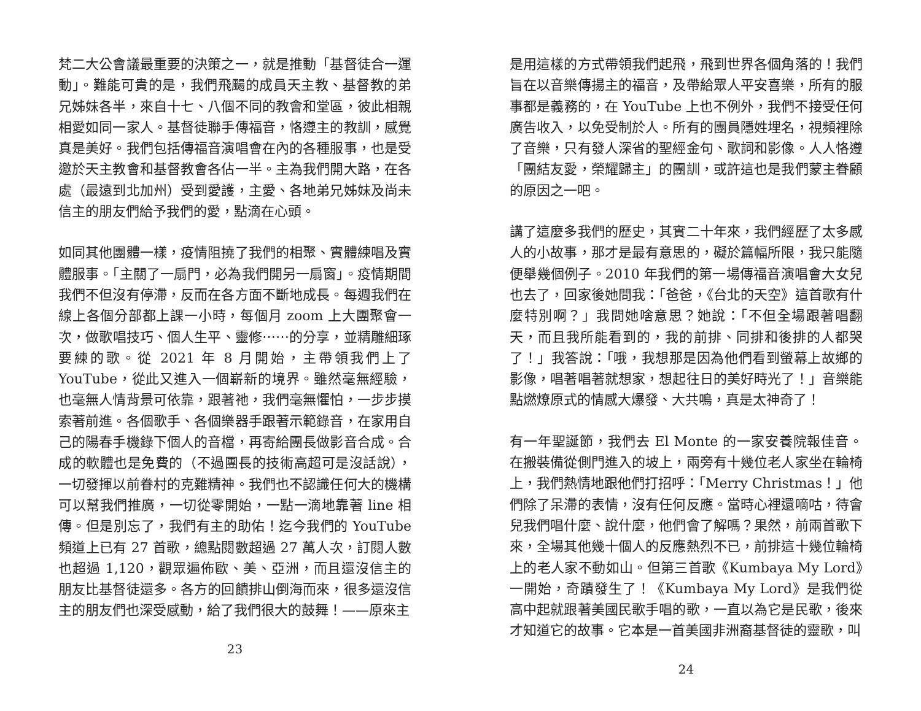梵二大公會議最重要的決策之一，就是推動「基督徒合一運動」。難能可貴的是，我們飛颺的成員天主教、基督教的弟兄姊妹各半，來自十七、八個不同的教會和堂區，彼此相親相愛如同一家人。基督徒聯手傳福音，恪遵主的教訓，感覺真是美好。我們包括傳福音演唱會在內的各種服事，也是受邀於天主教會和基督教會各佔一半。主為我們開大路，在各處（最遠到北加州）受到愛護，主愛、各地弟兄姊妹及尚未信主的朋友們給予我們的愛，點滴在心頭。
如同其他團體一樣，疫情阻撓了我們的相聚、實體練唱及實體服事。「主關了一扇門，必為我們開另一扇窗」。疫情期間我們不但沒有停滯，反而在各方面不斷地成長。每週我們在線上各個分部都上課一小時，每個月 zoom 上大團聚會一次，做歌唱技巧、個人生平、靈修⋯⋯的分享，並精雕細琢要練的歌。從 2021 年 8 月開始，主帶領我們上了 YouTube，從此又進入一個嶄新的境界。雖然毫無經驗，也毫無人情背景可依靠，跟著祂，我們毫無懼怕，一步步摸索著前進。各個歌手、各個樂器手跟著示範錄音，在家用自己的陽春手機錄下個人的音檔，再寄給團長做影音合成。合成的軟體也是免費的（不過團長的技術高超可是沒話說），一切發揮以前眷村的克難精神。我們也不認識任何大的機構可以幫我們推廣，一切從零開始，一點一滴地靠著 line 相傳。但是別忘了，我們有主的助佑！迄今我們的 YouTube 頻道上已有 27 首歌，總點閱數超過 27 萬人次，訂閱人數也超過 1,120，觀眾遍佈歐、美、亞洲，而且還沒信主的朋友比基督徒還多。各方的回饋排山倒海而來，很多還沒信主的朋友們也深受感動，給了我們很大的鼓舞！——原來主
23
是用這樣的方式帶領我們起飛，飛到世界各個角落的！我們旨在以音樂傳揚主的福音，及帶給眾人平安喜樂，所有的服事都是義務的，在 YouTube 上也不例外，我們不接受任何廣告收入，以免受制於人。所有的團員隱姓埋名，視頻裡除了音樂，只有發人深省的聖經金句、歌詞和影像。人人恪遵「團結友愛，榮耀歸主」的團訓，或許這也是我們蒙主眷顧的原因之一吧。
講了這麼多我們的歷史，其實二十年來，我們經歷了太多感人的小故事，那才是最有意思的，礙於篇幅所限，我只能隨便舉幾個例子。2010 年我們的第一場傳福音演唱會大女兒也去了，回家後她問我：「爸爸，《台北的天空》這首歌有什麼特別啊？」我問她啥意思？她說：「不但全場跟著唱翻天，而且我所能看到的，我的前排、同排和後排的人都哭了！」我答說：「哦，我想那是因為他們看到螢幕上故鄉的影像，唱著唱著就想家，想起往日的美好時光了！」音樂能點燃燎原式的情感大爆發、大共鳴，真是太神奇了！
有一年聖誕節，我們去 El Monte 的一家安養院報佳音。在搬裝備從側門進入的坡上，兩旁有十幾位老人家坐在輪椅上，我們熱情地跟他們打招呼：「Merry Christmas！」他們除了呆滯的表情，沒有任何反應。當時心裡還嘀咕，待會兒我們唱什麼、說什麼，他們會了解嗎？果然，前兩首歌下來，全場其他幾十個人的反應熱烈不已，前排這十幾位輪椅上的老人家不動如山。但第三首歌《Kumbaya My Lord》一開始，奇蹟發生了！《Kumbaya My Lord》是我們從高中起就跟著美國民歌手唱的歌，一直以為它是民歌，後來才知道它的故事。它本是一首美國非洲裔基督徒的靈歌，叫
24